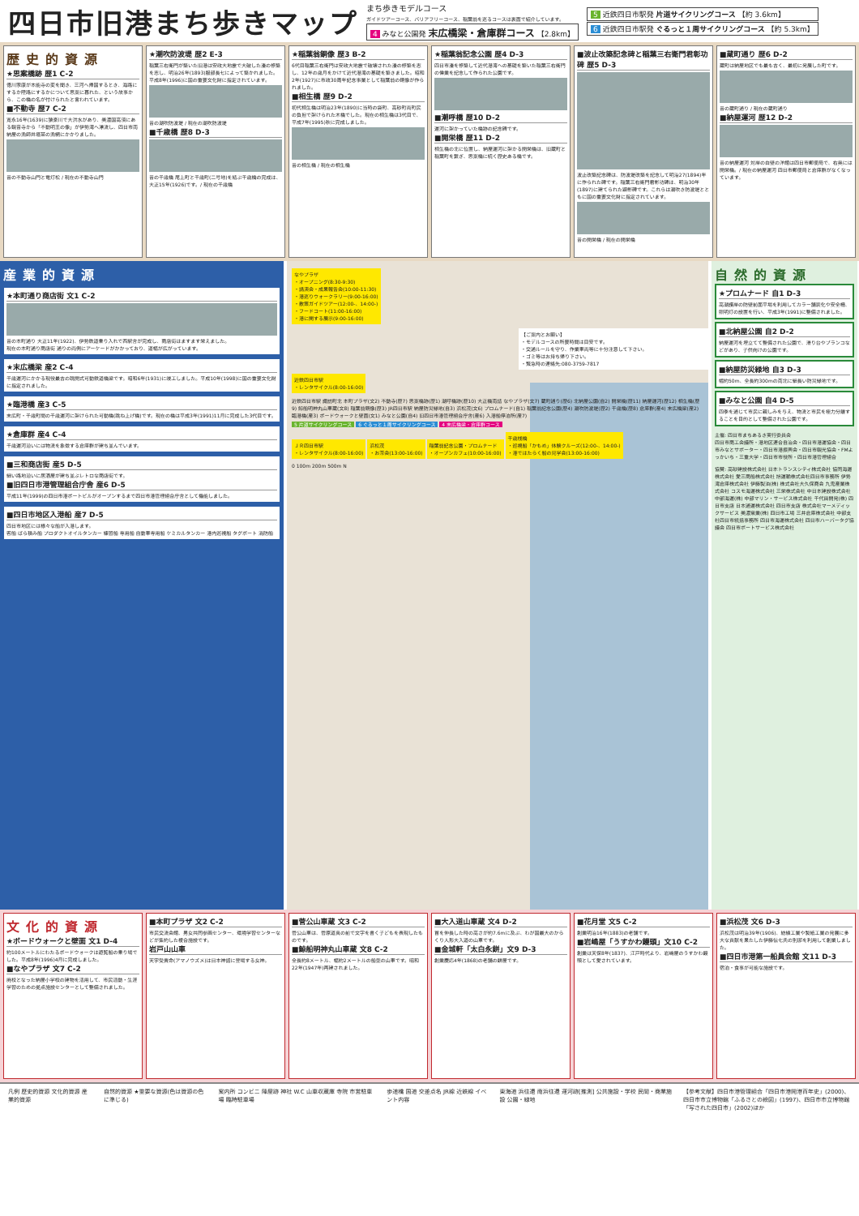四日市旧港まち歩きマップ
まち歩きモデルコース
ガイドツアーコース、バリアフリーコース、稲葉翁を巡るコースは裏面で紹介しています。
4 みなと公園発 末広橋梁・倉庫群コース 【2.8km】
5 近鉄四日市駅発 片道サイクリングコース 【約 3.6km】
6 近鉄四日市駅発 ぐるっと１周サイクリングコース 【約 5.3km】
歴史的資源
★思案橋跡 歴1 C-2
徳川家康が本能寺の変を聞き、三河へ帰国するとき、海路にするか陸路にするかについて思案に暮れた、という故事から、この橋の名が付けられたと言われています。
■不動寺 歴7 C-2
寛永16年(1639)に猿楽川で大洪水があり、美濃国高須にある観音寺から「不動明王の像」が伊勢湾へ漂流し、四日市南納屋の漁師井垣某の漁網にかかりました。
昔の不動寺山門と竜灯松 / 現在の不動寺山門
★潮吹防波堤 歴2 E-3
稲葉三右衛門が築いた旧港は安政大地震で大破した湊の修築を志し、明治26年(1893)服部長七によって築かれました。平成8年(1996)に国の重要文化財に指定されています。
昔の潮吹防波堤 / 現在の潮吹防波堤
■千歳橋 歴8 D-3
昔の千歳橋 尾上町と千歳町(二号地)を結ぶ千歳橋の完成は、大正15年(1926)です。/ 現在の千歳橋
★稲葉翁銅像 歴3 B-2
6代目稲葉三右衛門は安政大地震で破壊された湊の修築を志し、12年の歳月をかけて近代港湾の基礎を築きました。昭和2年(1927)に市政30周年記念事業として稲葉翁の銅像が作られました。
■相生橋 歴9 D-2
初代相生橋は明治23年(1890)に当時の袋町、高砂町両町民の負担で架けられた木橋でした。現在の相生橋は3代目で、平成7年(1995)秋に完成しました。
昔の相生橋 / 現在の相生橋
★稲葉翁記念公園 歴4 D-3
四日市湊を修築して近代港湾への基礎を築いた稲葉三右衛門の偉業を記念して作られた公園です。
■潮呼橋 歴10 D-2
運河に架かっていた橋跡の記念碑です。
■開栄橋 歴11 D-2
相生橋の北に位置し、納屋運河に架かる開栄橋は、旧蔵町と稲葉町を繋ぎ、思案橋に続く歴史ある橋です。
■波止改築記念碑と稲葉三右衛門君彰功碑 歴5 D-3
波止改築記念碑は、防波堤改築を記念して明治27(1894)年に作られた碑です。稲葉三右衛門君彰功碑は、明治30年(1897)に建てられた顕彰碑です。これらは潮吹き防波堤とともに国の重要文化財に指定されています。
昔の開栄橋 / 現在の開栄橋
■蔵町通り 歴6 D-2
蔵町は納屋地区でも最も古く、最初に発展した町です。
昔の蔵町通り / 現在の蔵町通り
■納屋運河 歴12 D-2
昔の納屋運河 対岸の白壁の洋館は四日市郵便局で、右奥には開栄橋。/ 現在の納屋運河 四日市郵便局と倉庫群がなくなっています。
産業的資源
★本町通り商店街 文1 C-2
昔の本町通り 大正11年(1922)、伊勢鉄道乗り入れで西駅舎が完成し、商店街はますます栄えました。
現在の本町通り商店街 通りの両側にアーケードがかかっており、道幅が広がっています。
★末広橋梁 産2 C-4
千歳運河にかかる現役最古の跳開式可動鉄道橋梁です。昭和6年(1931)に竣工しました。平成10年(1998)に国の重要文化財に指定されました。
★臨港橋 産3 C-5
末広町・千歳町間の千歳運河に架けられた可動橋(跳ね上げ橋)です。現在の橋は平成3年(1991)11月に完成した3代目です。
★倉庫群 産4 C-4
千歳運河沿いには物流を象徴する倉庫群が建ち並んでいます。
■三和商店街 産5 D-5
細い路地沿いに居酒屋が建ち並ぶレトロな商店街です。
■旧四日市港管理組合庁舎 産6 D-5
平成11年(1999)の四日市港ポートビルがオープンするまで四日市港管理組合庁舎として機能しました。
■四日市地区入港船 産7 D-5
四日市地区には様々な船が入港します。
客船 ばら積み船 プロダクトオイルタンカー 練習船 専用船 自動車専用船 ケミカルタンカー 港内巡視船 タグボート 消防船
なやプラザ
・オープニング(8:30-9:30)
・講演会・成果報告会(10:00-11:30)
・港巡りウォークラリー(9:00-16:00)
・散策ガイドツアー(12:00-、14:00-)
・フードコート(11:00-16:00)
・港に関する展示(9:00-16:00)
【ご案内とお願い】
・モデルコースの所要時間は目安です。
・交通ルールを守り、作業車両等に十分注意して下さい。
・ゴミ等はお持ち帰り下さい。
・緊急時の連絡先:080-3759-7817
近鉄四日市駅
・レンタサイクル(8:00-16:00)
近鉄四日市駅 諏訪町北 本町プラザ(文2) 不動寺(歴7) 思案橋跡(歴1) 潮呼橋跡(歴10) 大正橋南詰 なやプラザ(文7) 蔵町通り(歴6) 北納屋公園(自2) 開栄橋(歴11) 納屋運河(歴12) 相生橋(歴9) 鯨船明神丸山車蔵(文8) 稲葉翁銅像(歴3) JR四日市駅 納屋防災緑地(自3) 浜松茂(文6) プロムナード(自1) 稲葉翁記念公園(歴4) 潮吹防波堤(歴2) 千歳橋(歴8) 倉庫群(産4) 末広橋梁(産2) 臨港橋(産3) ボードウォークと壁面(文1) みなと公園(自4) 旧四日市港管理組合庁舎(産6) 入港船停泊所(産7)
5 片道サイクリングコース 6 ぐるっと１周サイクリングコース 4 末広橋梁・倉庫群コース
ＪＲ四日市駅
・レンタサイクル(8:00-16:00)
浜松茂
・お茶会(13:00-16:00)
稲葉翁記念公園・プロムナード
・オープンカフェ(10:00-16:00)
千歳桟橋
・巡視船「かもめ」体験クルーズ(12:00-、14:00-)
・港ではたらく船の見学会(13:00-16:00)
0 100m 200m 500m N
自然的資源
★プロムナード 自1 D-3
高潮護岸の防壁前面平場を利用してカラー舗装化や安全柵、照明灯の設置を行い、平成3年(1991)に整備されました。
■北納屋公園 自2 D-2
納屋運河を埋立てて整備された公園で、滑り台やブランコなどがあり、子供向けの公園です。
■納屋防災緑地 自3 D-3
幅約50m、全長約300mの南北に細長い防災緑地です。
■みなと公園 自4 D-5
四季を通じて市民に親しみを与え、物流と市民を極力分離することを目的として整備された公園です。
主催: 四日市まちあるき実行委員会
四日市商工会議所・港地区連合自治会・四日市港運協会・四日市みなとサポーター・四日市港振興会・四日市観光協会・FMよっかいち・三重大学・四日市市役所・四日市港管理組合
協賛: 高砂建設株式会社 日本トランスシティ株式会社 協同海運株式会社 愛三商船株式会社 旭運輸株式会社四日市事務所 伊勢湾倉庫株式会社 伊藤製油(株) 株式会社大久保商会 九鬼産業株式会社 コスモ海運株式会社 三栄株式会社 中日本建設株式会社 中部海運(株) 中部マリン・サービス株式会社 千代田開発(株) 四日市支店 日本通運株式会社 四日市支店 株式会社マーメディックサービス 美濃窯業(株) 四日市工場 三井倉庫株式会社 中部支社四日市統括事務所 四日市海運株式会社 四日市ハーバータグ協議会 四日市ポートサービス株式会社
文化的資源
★ボードウォークと壁面 文1 D-4
約100メートルにわたるボードウォークは遊覧船の乗り場でした。平成8年(1996)4月に完成しました。
■なやプラザ 文7 C-2
廃校となった納屋小学校の建物を活用して、市民活動・生涯学習のための拠点施設センターとして整備されました。
■本町プラザ 文2 C-2
市民交流会館、男女共同参画センター、環境学習センターなどが集約した複合施設です。
岩戸山山車
天宇受賣命(アマノウズメ)は日本神話に登場する女神。
■菅公山車蔵 文3 C-2
菅公山車は、菅原道真の前で文字を書く子どもを表現したものです。
■鯨船明神丸山車蔵 文8 C-2
全長約8メートル、幅約2メートルの船型の山車です。昭和22年(1947年)再建されました。
■大入道山車蔵 文4 D-2
首を伸長した時の高さが約7.6mに及ぶ、わが国最大のからくり人形大入道の山車です。
■金城軒「太白永餅」文9 D-3
創業慶応4年(1868)の老舗の餅屋です。
■花月堂 文5 C-2
創業明治16年(1883)の老舗です。
■岩嶋屋「うすかわ饅頭」文10 C-2
創業は天保8年(1837)、江戸時代より、岩嶋屋のうすかわ饅頭として愛されています。
■浜松茂 文6 D-3
浜松茂は明治39年(1906)、紡績工業や製紙工業の発展に多大な貢献を果たした伊藤伝七氏の別邸を利用して創業しました。
■四日市港第一船員会館 文11 D-3
宿泊・食事が可能な施設です。
凡例 歴史的資源 文化的資源 産業的資源
自然的資源 ★重要な資源(色は資源の色に準じる)
案内所 コンビニ 陣屋跡 神社 W.C 山車収蔵庫 寺院 市営駐車場 臨時駐車場
歩道橋 国道 交差点名 JR線 近鉄線 イベント内容
東海道 浜往還 南浜往還 運河跡[推測] 公共施設・学校 民間・商業施設 公園・緑地
【参考文献】四日市港管理組合「四日市港開港百年史」(2000)、四日市市立博物館「ふるさとの絵図」(1997)、四日市市立博物館「写された四日市」(2002)ほか